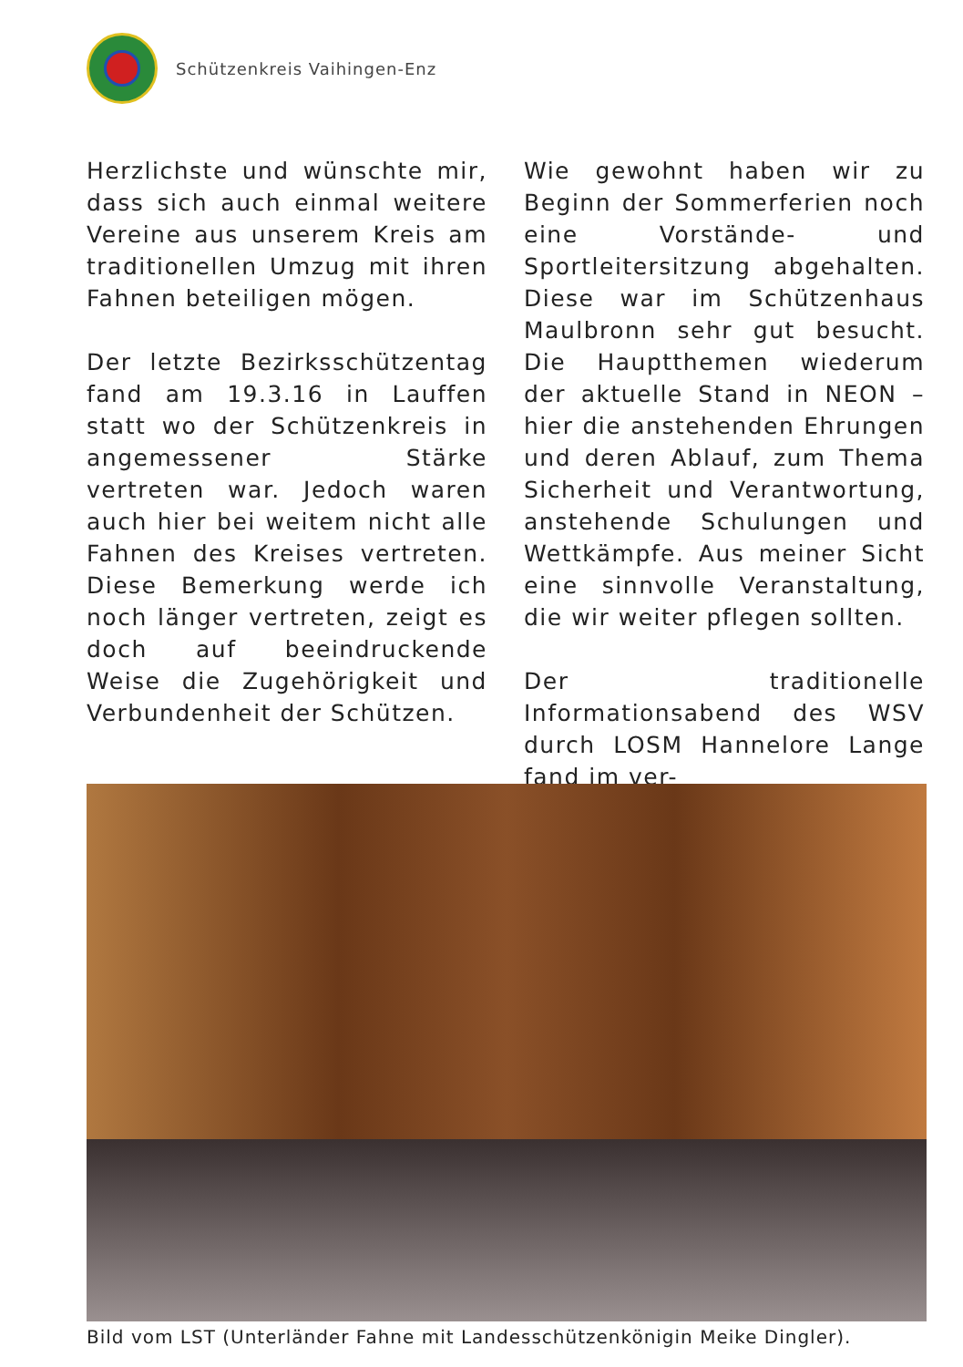Schützenkreis Vaihingen-Enz
Herzlichste und wünschte mir, dass sich auch einmal weitere Vereine aus unserem Kreis am traditionellen Umzug mit ihren Fahnen beteiligen mögen.
Der letzte Bezirksschützentag fand am 19.3.16 in Lauffen statt wo der Schützenkreis in angemessener Stärke vertreten war. Jedoch waren auch hier bei weitem nicht alle Fahnen des Kreises vertreten. Diese Bemerkung werde ich noch länger vertreten, zeigt es doch auf beeindruckende Weise die Zugehörigkeit und Verbundenheit der Schützen.
Wie gewohnt haben wir zu Beginn der Sommerferien noch eine Vorstände- und Sportleitersitzung abgehalten. Diese war im Schützenhaus Maulbronn sehr gut besucht. Die Hauptthemen wiederum der aktuelle Stand in NEON – hier die anstehenden Ehrungen und deren Ablauf, zum Thema Sicherheit und Verantwortung, anstehende Schulungen und Wettkämpfe. Aus meiner Sicht eine sinnvolle Veranstaltung, die wir weiter pflegen sollten.
Der traditionelle Informationsabend des WSV durch LOSM Hannelore Lange fand im ver-
Bild vom LST (Unterländer Fahne mit Landesschützenkönigin Meike Dingler).